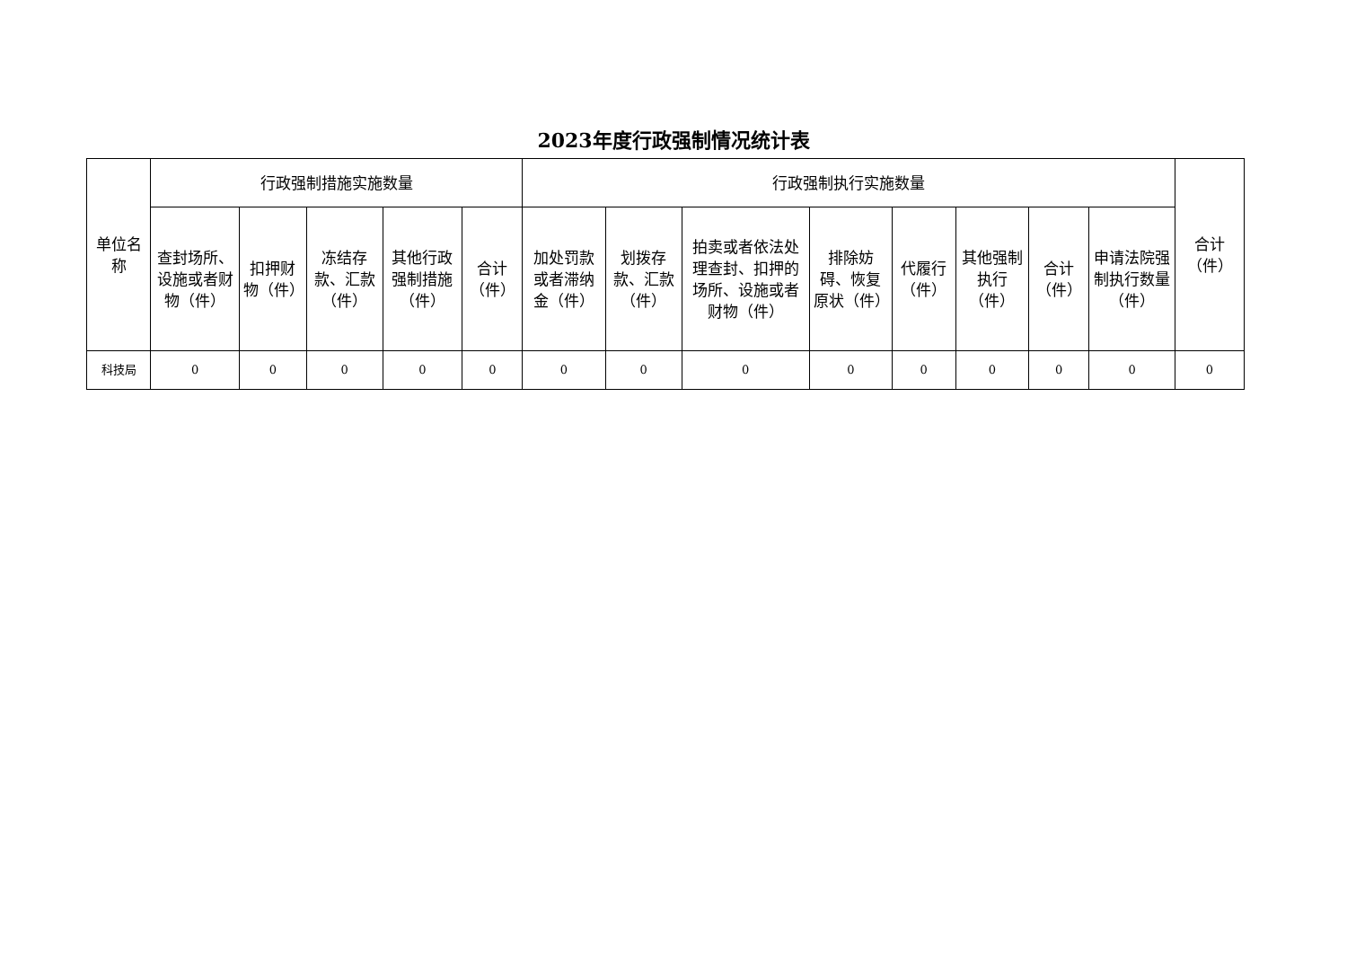2023年度行政强制情况统计表
| 单位名称 | 行政强制措施实施数量 | | | | | 行政强制执行实施数量 | | | | | | | | 合计（件） |
| --- | --- | --- | --- | --- | --- | --- | --- | --- | --- | --- | --- | --- | --- | --- |
| | 查封场所、设施或者财物（件） | 扣押财物（件） | 冻结存款、汇款（件） | 其他行政强制措施（件） | 合计（件） | 加处罚款或者滞纳金（件） | 划拨存款、汇款（件） | 拍卖或者依法处理查封、扣押的场所、设施或者财物（件） | 排除妨碍、恢复原状（件） | 代履行（件） | 其他强制执行（件） | 合计（件） | 申请法院强制执行数量（件） | |
| 科技局 | 0 | 0 | 0 | 0 | 0 | 0 | 0 | 0 | 0 | 0 | 0 | 0 | 0 | 0 |